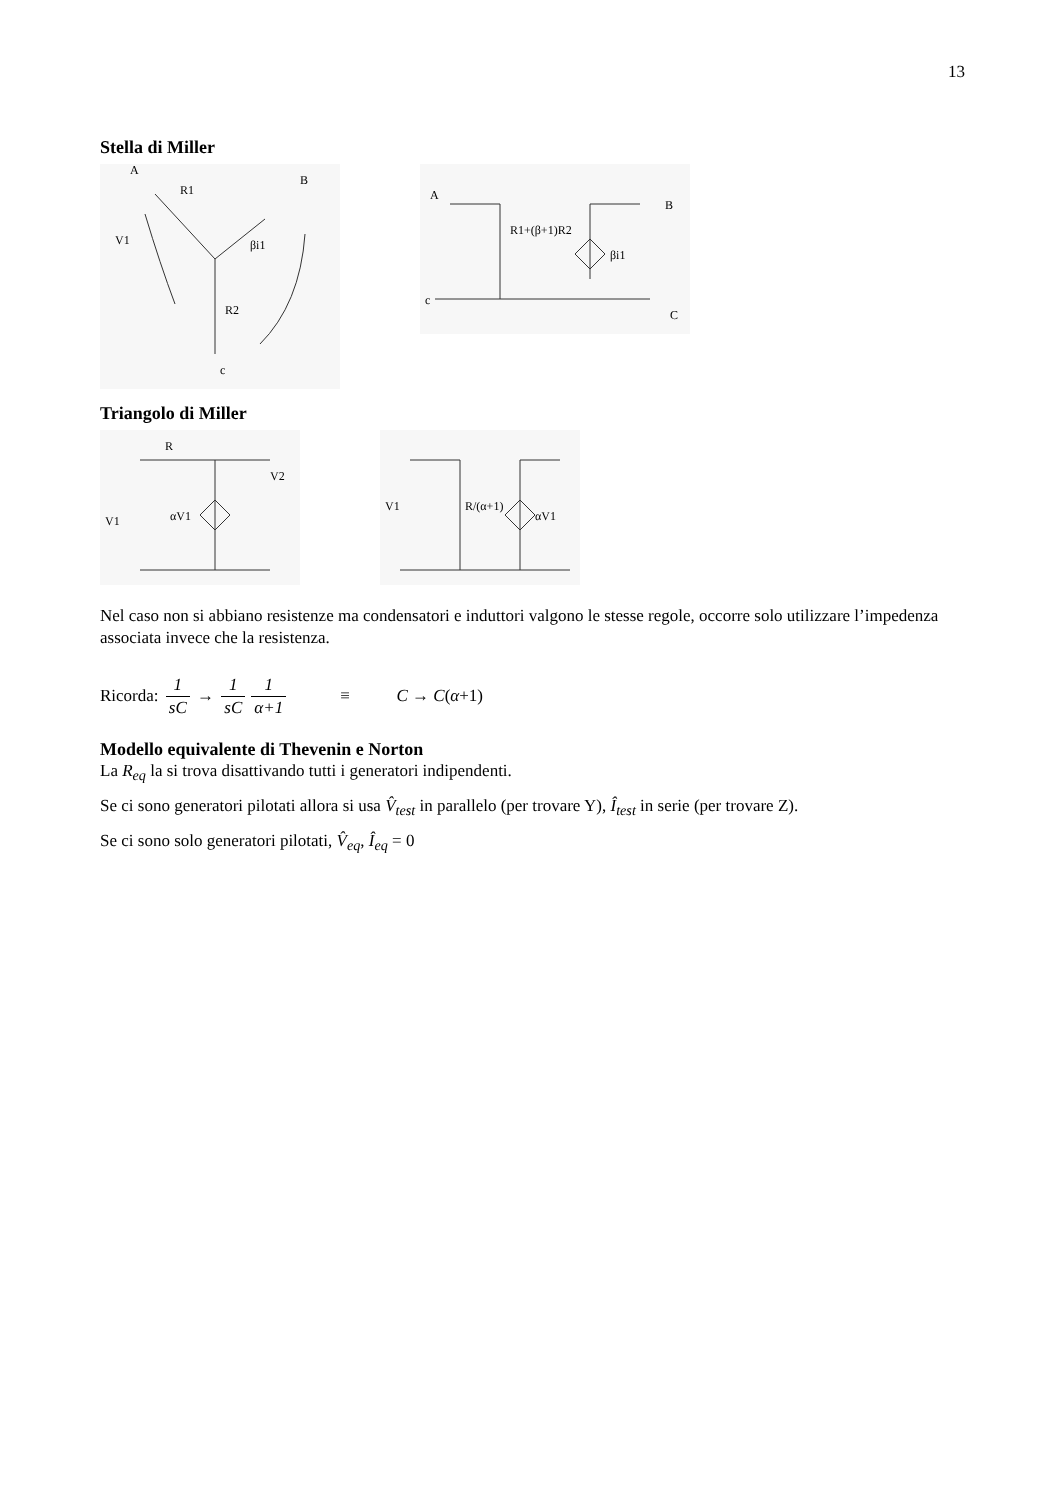13
Stella di Miller
A
B
R1
V1
βi1
R2
c
A
B
R1+(β+1)R2
βi1
c
C
Triangolo di Miller
R
V1
αV1
V2
V1
R/(α+1)
αV1
Nel caso non si abbiano resistenze ma condensatori e induttori valgono le stesse regole, occorre solo utilizzare l’impedenza associata invece che la resistenza.
Ricorda: 1 sC → 1 sC 1 α+1 ≡ C → C(α+1)
Modello equivalente di Thevenin e Norton
La R<sub>eq</sub> la si trova disattivando tutti i generatori indipendenti.
Se ci sono generatori pilotati allora si usa V̂<sub>test</sub> in parallelo (per trovare Y), Î<sub>test</sub> in serie (per trovare Z).
Se ci sono solo generatori pilotati, V̂<sub>eq</sub>, Î<sub>eq</sub> = 0